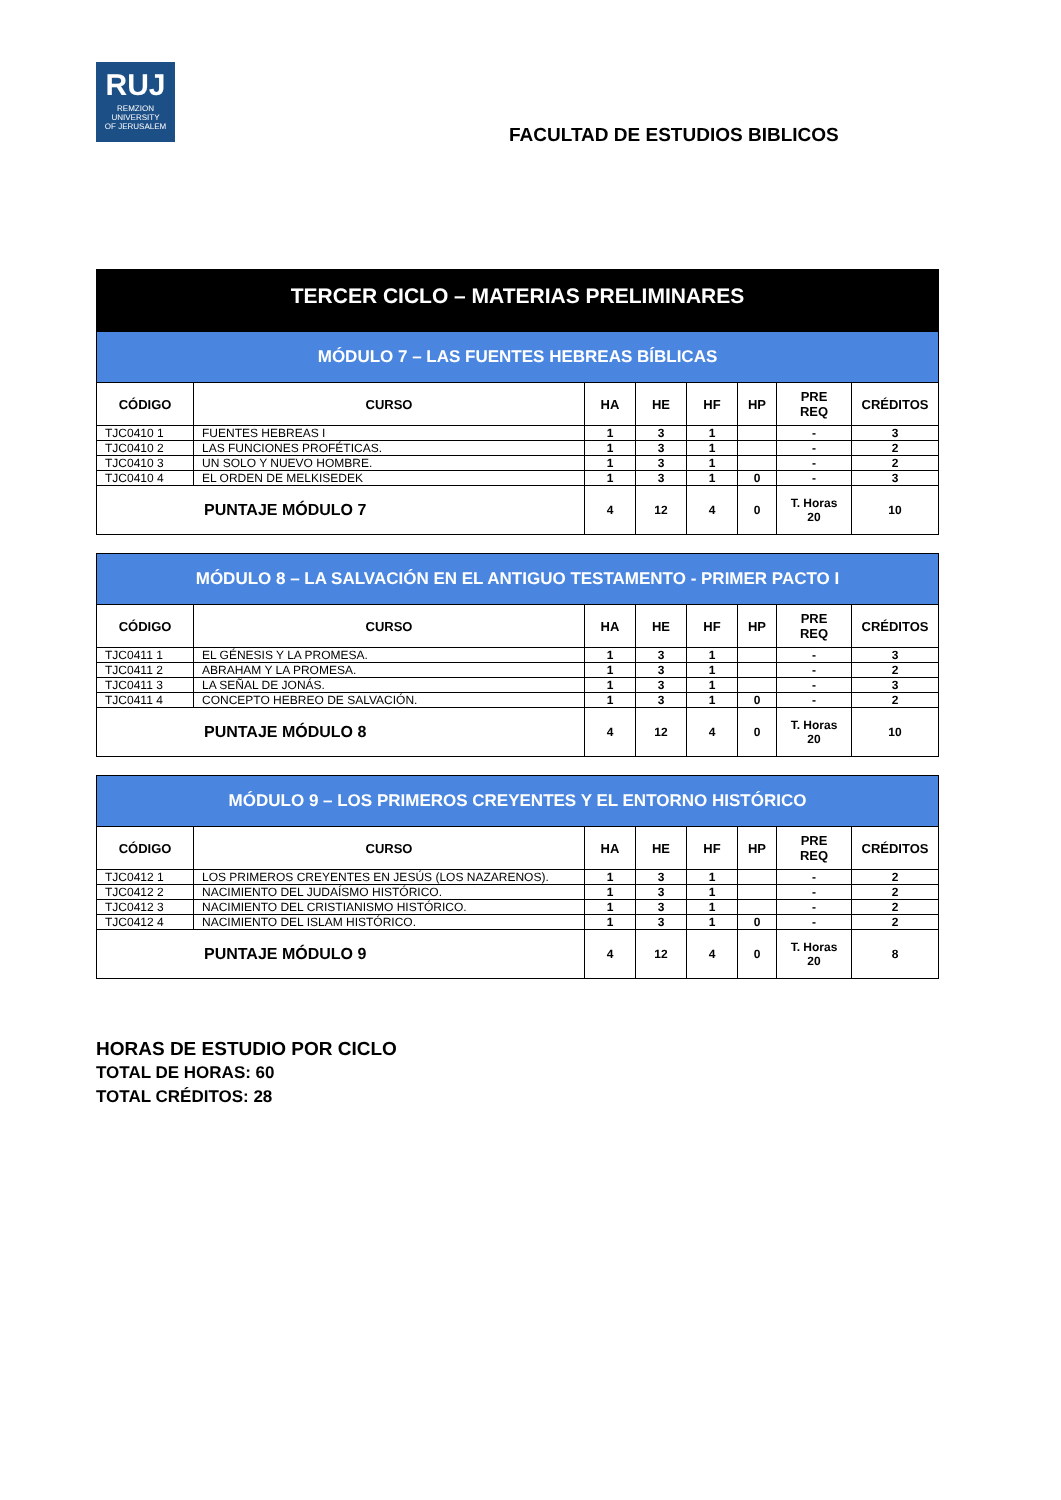RUJ
REMZION
UNIVERSITY
OF JERUSALEM
FACULTAD DE ESTUDIOS BIBLICOS
TERCER CICLO – MATERIAS PRELIMINARES
| MÓDULO 7 – LAS FUENTES HEBREAS BÍBLICAS | | | | | | | |
| CÓDIGO | CURSO | HA | HE | HF | HP | PRE REQ | CRÉDITOS |
| TJC0410 1 | FUENTES HEBREAS I | 1 | 3 | 1 | | - | 3 |
| TJC0410 2 | LAS FUNCIONES PROFÉTICAS. | 1 | 3 | 1 | | - | 2 |
| TJC0410 3 | UN SOLO Y NUEVO HOMBRE. | 1 | 3 | 1 | | - | 2 |
| TJC0410 4 | EL ORDEN DE MELKISEDEK | 1 | 3 | 1 | 0 | - | 3 |
| PUNTAJE MÓDULO 7 | | 4 | 12 | 4 | 0 | T. Horas 20 | 10 |
| MÓDULO 8 – LA SALVACIÓN EN EL ANTIGUO TESTAMENTO - PRIMER PACTO I | | | | | | | |
| CÓDIGO | CURSO | HA | HE | HF | HP | PRE REQ | CRÉDITOS |
| TJC0411 1 | EL GÉNESIS Y LA PROMESA. | 1 | 3 | 1 | | - | 3 |
| TJC0411 2 | ABRAHAM Y LA PROMESA. | 1 | 3 | 1 | | - | 2 |
| TJC0411 3 | LA SEÑAL DE JONÁS. | 1 | 3 | 1 | | - | 3 |
| TJC0411 4 | CONCEPTO HEBREO DE SALVACIÓN. | 1 | 3 | 1 | 0 | - | 2 |
| PUNTAJE MÓDULO 8 | | 4 | 12 | 4 | 0 | T. Horas 20 | 10 |
| MÓDULO 9 – LOS PRIMEROS CREYENTES Y EL ENTORNO HISTÓRICO | | | | | | | |
| CÓDIGO | CURSO | HA | HE | HF | HP | PRE REQ | CRÉDITOS |
| TJC0412 1 | LOS PRIMEROS CREYENTES EN JESÚS (LOS NAZARENOS). | 1 | 3 | 1 | | - | 2 |
| TJC0412 2 | NACIMIENTO DEL JUDAÍSMO HISTÓRICO. | 1 | 3 | 1 | | - | 2 |
| TJC0412 3 | NACIMIENTO DEL CRISTIANISMO HISTÓRICO. | 1 | 3 | 1 | | - | 2 |
| TJC0412 4 | NACIMIENTO DEL ISLAM HISTÓRICO. | 1 | 3 | 1 | 0 | - | 2 |
| PUNTAJE MÓDULO 9 | | 4 | 12 | 4 | 0 | T. Horas 20 | 8 |
HORAS DE ESTUDIO POR CICLO
TOTAL DE HORAS: 60
TOTAL CRÉDITOS: 28